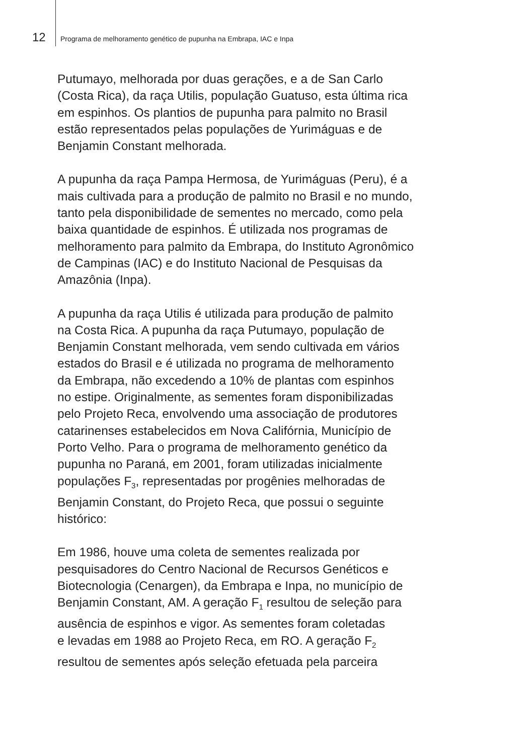12 Programa de melhoramento genético de pupunha na Embrapa, IAC e Inpa
Putumayo, melhorada por duas gerações, e a de San Carlo
(Costa Rica), da raça Utilis, população Guatuso, esta última rica
em espinhos. Os plantios de pupunha para palmito no Brasil
estão representados pelas populações de Yurimáguas e de
Benjamin Constant melhorada.
A pupunha da raça Pampa Hermosa, de Yurimáguas (Peru), é a
mais cultivada para a produção de palmito no Brasil e no mundo,
tanto pela disponibilidade de sementes no mercado, como pela
baixa quantidade de espinhos. É utilizada nos programas de
melhoramento para palmito da Embrapa, do Instituto Agronômico
de Campinas (IAC) e do Instituto Nacional de Pesquisas da
Amazônia (Inpa).
A pupunha da raça Utilis é utilizada para produção de palmito
na Costa Rica. A pupunha da raça Putumayo, população de
Benjamin Constant melhorada, vem sendo cultivada em vários
estados do Brasil e é utilizada no programa de melhoramento
da Embrapa, não excedendo a 10% de plantas com espinhos
no estipe. Originalmente, as sementes foram disponibilizadas
pelo Projeto Reca, envolvendo uma associação de produtores
catarinenses estabelecidos em Nova Califórnia, Município de
Porto Velho. Para o programa de melhoramento genético da
pupunha no Paraná, em 2001, foram utilizadas inicialmente
populações F<sub>3</sub>, representadas por progênies melhoradas de
Benjamin Constant, do Projeto Reca, que possui o seguinte
histórico:
Em 1986, houve uma coleta de sementes realizada por
pesquisadores do Centro Nacional de Recursos Genéticos e
Biotecnologia (Cenargen), da Embrapa e Inpa, no município de
Benjamin Constant, AM. A geração F<sub>1</sub> resultou de seleção para
ausência de espinhos e vigor. As sementes foram coletadas
e levadas em 1988 ao Projeto Reca, em RO. A geração F<sub>2</sub>
resultou de sementes após seleção efetuada pela parceira